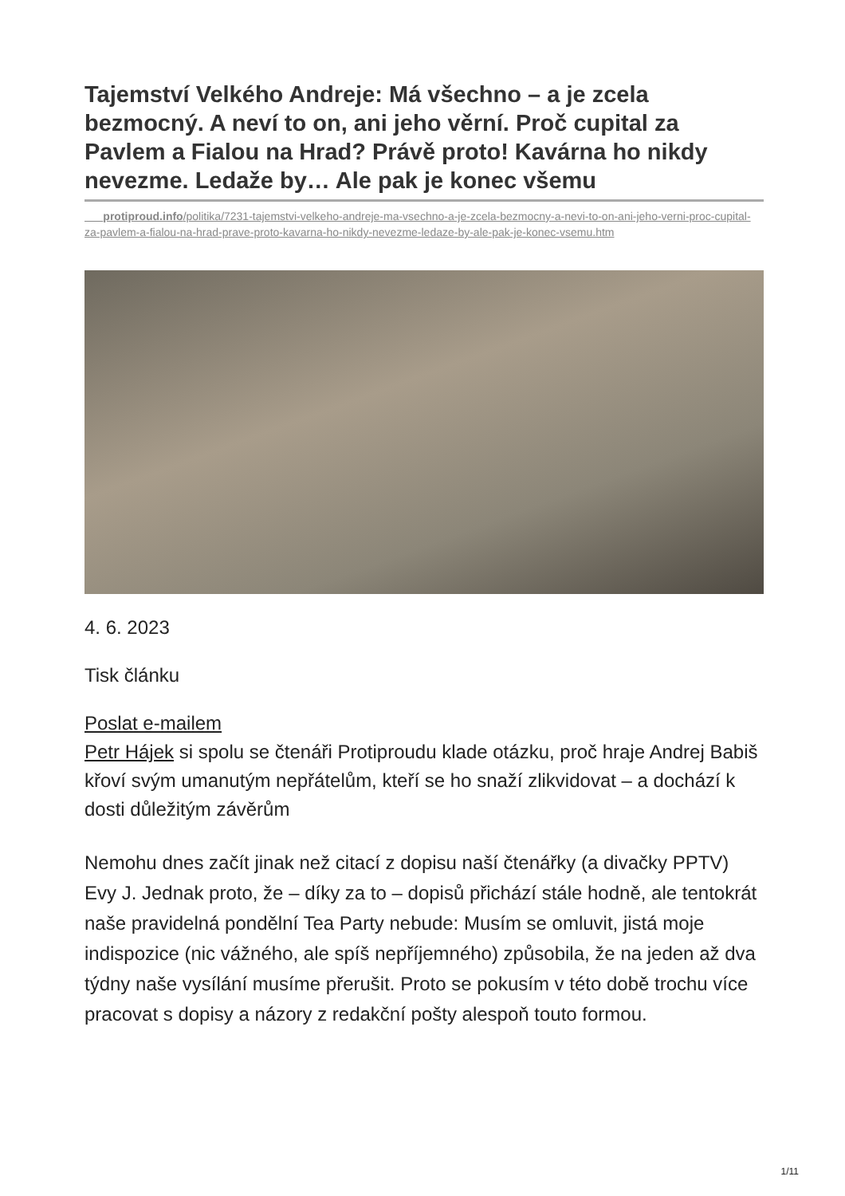Tajemství Velkého Andreje: Má všechno – a je zcela bezmocný. A neví to on, ani jeho věrní. Proč cupital za Pavlem a Fialou na Hrad? Právě proto! Kavárna ho nikdy nevezme. Ledaže by… Ale pak je konec všemu
protiproud.info/politika/7231-tajemstvi-velkeho-andreje-ma-vsechno-a-je-zcela-bezmocny-a-nevi-to-on-ani-jeho-verni-proc-cupital-za-pavlem-a-fialou-na-hrad-prave-proto-kavarna-ho-nikdy-nevezme-ledaze-by-ale-pak-je-konec-vsemu.htm
4. 6. 2023
Tisk článku
Poslat e-mailem
Petr Hájek si spolu se čtenáři Protiproudu klade otázku, proč hraje Andrej Babiš křoví svým umanutým nepřátelům, kteří se ho snaží zlikvidovat – a dochází k dosti důležitým závěrům
Nemohu dnes začít jinak než citací z dopisu naší čtenářky (a divačky PPTV) Evy J. Jednak proto, že – díky za to – dopisů přichází stále hodně, ale tentokrát naše pravidelná pondělní Tea Party nebude: Musím se omluvit, jistá moje indispozice (nic vážného, ale spíš nepříjemného) způsobila, že na jeden až dva týdny naše vysílání musíme přerušit. Proto se pokusím v této době trochu více pracovat s dopisy a názory z redakční pošty alespoň touto formou.
1/11